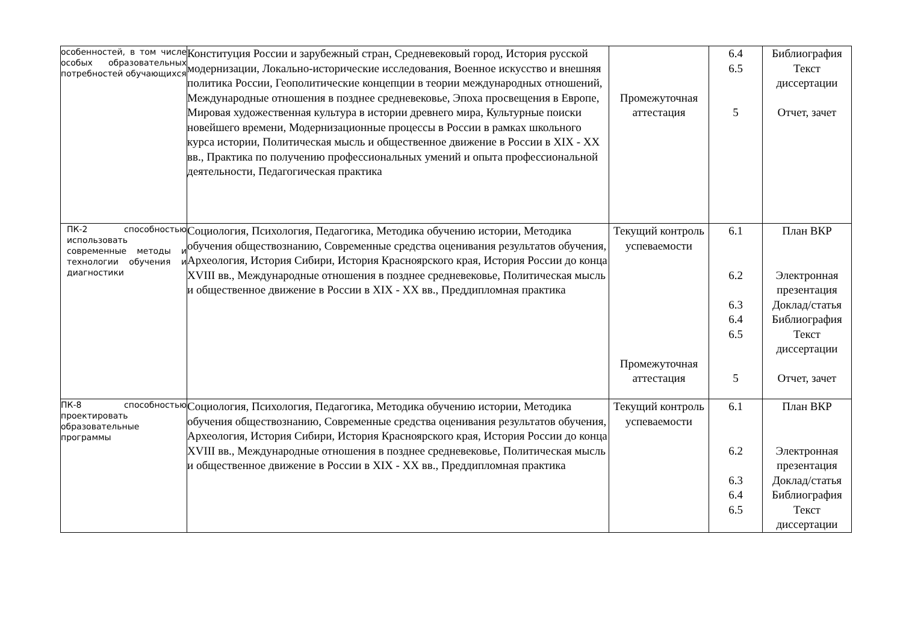| особенностей, в том числе особых образовательных потребностей обучающихся | Конституция России и зарубежный стран, Средневековый город, История русской модернизации, Локально-исторические исследования, Военное искусство и внешняя политика России, Геополитические концепции в теории международных отношений, Международные отношения в позднее средневековье, Эпоха просвещения в Европе, Мировая художественная культура в истории древнего мира, Культурные поиски новейшего времени, Модернизационные процессы в России в рамках школьного курса истории, Политическая мысль и общественное движение в России в XIX - XX вв., Практика по получению профессиональных умений и опыта профессиональной деятельности, Педагогическая практика | Промежуточная аттестация | 6.4 6.5 5 | Библиография Текст диссертации Отчет, зачет |
| ПК-2 способностью использовать современные методы и технологии обучения и диагностики | Социология, Психология, Педагогика, Методика обучению истории, Методика обучения обществознанию, Современные средства оценивания результатов обучения, Археология, История Сибири, История Красноярского края, История России до конца XVIII вв., Международные отношения в позднее средневековье, Политическая мысль и общественное движение в России в XIX - XX вв., Преддипломная практика | Текущий контроль успеваемости Промежуточная аттестация | 6.1 6.2 6.3 6.4 6.5 5 | План ВКР Электронная презентация Доклад/статья Библиография Текст диссертации Отчет, зачет |
| ПК-8 способностью проектировать образовательные программы | Социология, Психология, Педагогика, Методика обучению истории, Методика обучения обществознанию, Современные средства оценивания результатов обучения, Археология, История Сибири, История Красноярского края, История России до конца XVIII вв., Международные отношения в позднее средневековье, Политическая мысль и общественное движение в России в XIX - XX вв., Преддипломная практика | Текущий контроль успеваемости | 6.1 6.2 6.3 6.4 6.5 | План ВКР Электронная презентация Доклад/статья Библиография Текст диссертации |